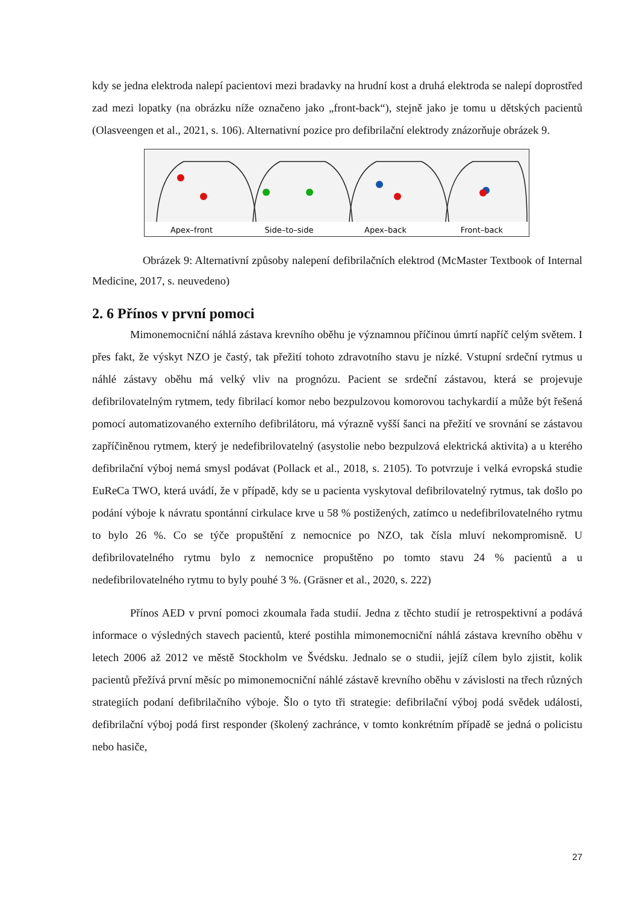kdy se jedna elektroda nalepí pacientovi mezi bradavky na hrudní kost a druhá elektroda se nalepí doprostřed zad mezi lopatky (na obrázku níže označeno jako „front-back“), stejně jako je tomu u dětských pacientů (Olasveengen et al., 2021, s. 106). Alternativní pozice pro defibrilační elektrody znázorňuje obrázek 9.
Apex–front
Side–to–side
Apex–back
Front–back
Obrázek 9: Alternativní způsoby nalepení defibrilačních elektrod (McMaster Textbook of Internal Medicine, 2017, s. neuvedeno)
2. 6 Přínos v první pomoci
Mimonemocniční náhlá zástava krevního oběhu je významnou příčinou úmrtí napříč celým světem. I přes fakt, že výskyt NZO je častý, tak přežití tohoto zdravotního stavu je nízké. Vstupní srdeční rytmus u náhlé zástavy oběhu má velký vliv na prognózu. Pacient se srdeční zástavou, která se projevuje defibrilovatelným rytmem, tedy fibrilací komor nebo bezpulzovou komorovou tachykardií a může být řešená pomocí automatizovaného externího defibrilátoru, má výrazně vyšší šanci na přežití ve srovnání se zástavou zapříčiněnou rytmem, který je nedefibrilovatelný (asystolie nebo bezpulzová elektrická aktivita) a u kterého defibrilační výboj nemá smysl podávat (Pollack et al., 2018, s. 2105). To potvrzuje i velká evropská studie EuReCa TWO, která uvádí, že v případě, kdy se u pacienta vyskytoval defibrilovatelný rytmus, tak došlo po podání výboje k návratu spontánní cirkulace krve u 58 % postižených, zatímco u nedefibrilovatelného rytmu to bylo 26 %. Co se týče propuštění z nemocnice po NZO, tak čísla mluví nekompromisně. U defibrilovatelného rytmu bylo z nemocnice propuštěno po tomto stavu 24 % pacientů a u nedefibrilovatelného rytmu to byly pouhé 3 %. (Gräsner et al., 2020, s. 222)
Přínos AED v první pomoci zkoumala řada studií. Jedna z těchto studií je retrospektivní a podává informace o výsledných stavech pacientů, které postihla mimonemocniční náhlá zástava krevního oběhu v letech 2006 až 2012 ve městě Stockholm ve Švédsku. Jednalo se o studii, jejíž cílem bylo zjistit, kolik pacientů přežívá první měsíc po mimonemocniční náhlé zástavě krevního oběhu v závislosti na třech různých strategiích podaní defibrilačního výboje. Šlo o tyto tři strategie: defibrilační výboj podá svědek události, defibrilační výboj podá first responder (školený zachránce, v tomto konkrétním případě se jedná o policistu nebo hasiče,
27